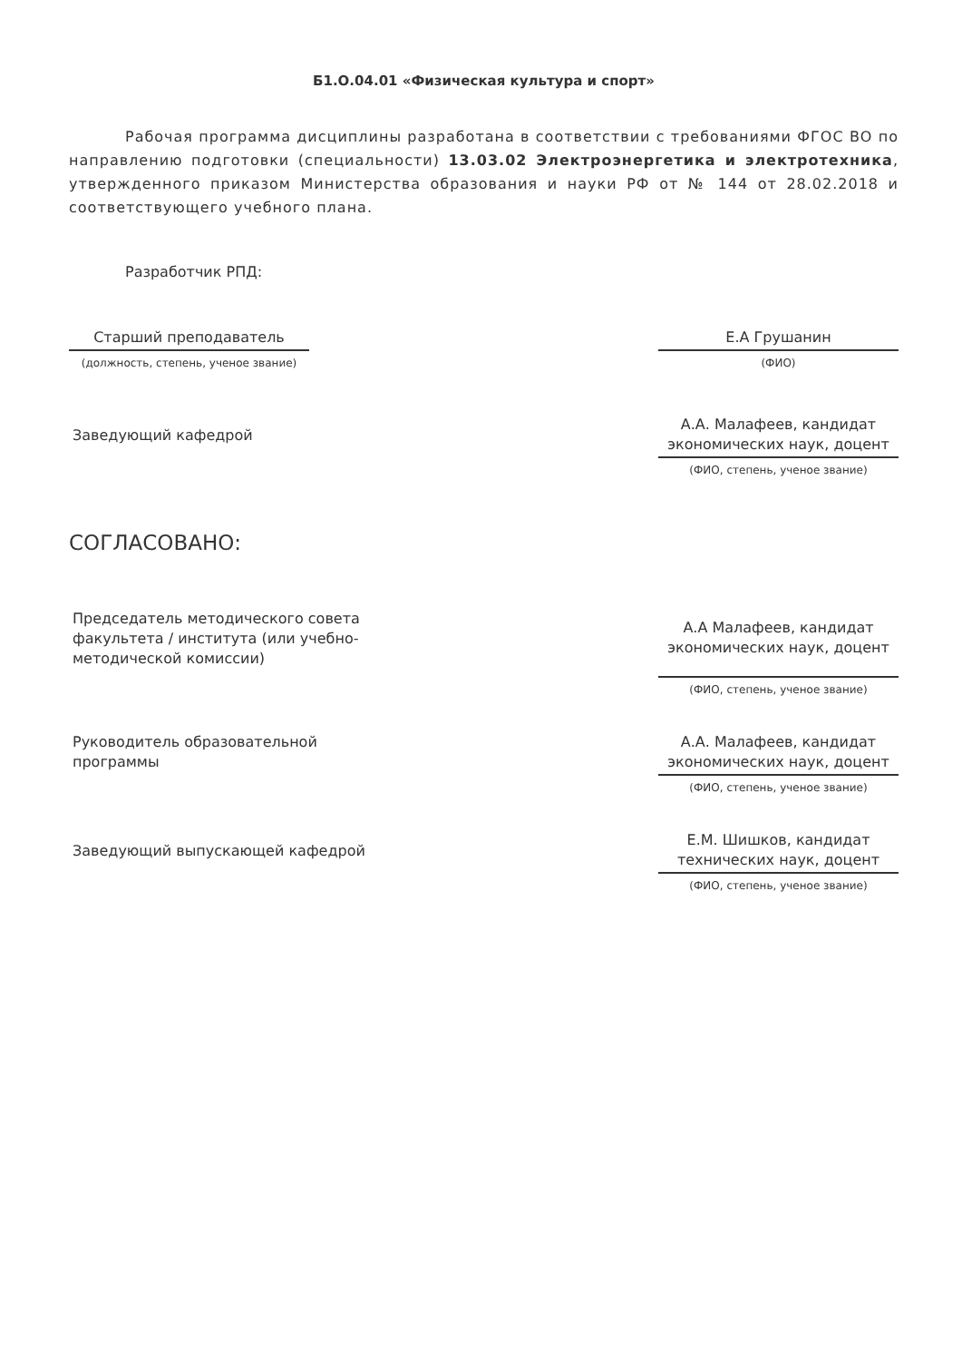Б1.О.04.01 «Физическая культура и спорт»
Рабочая программа дисциплины разработана в соответствии с требованиями ФГОС ВО по направлению подготовки (специальности) 13.03.02 Электроэнергетика и электротехника, утвержденного приказом Министерства образования и науки РФ от № 144 от 28.02.2018 и соответствующего учебного плана.
Разработчик РПД:
Старший преподаватель
(должность, степень, ученое звание)
Е.А Грушанин
(ФИО)
Заведующий кафедрой
А.А. Малафеев, кандидат экономических наук, доцент
(ФИО, степень, ученое звание)
СОГЛАСОВАНО:
Председатель методического совета факультета / института (или учебно-методической комиссии)
А.А Малафеев, кандидат экономических наук, доцент
(ФИО, степень, ученое звание)
Руководитель образовательной программы
А.А. Малафеев, кандидат экономических наук, доцент
(ФИО, степень, ученое звание)
Заведующий выпускающей кафедрой
Е.М. Шишков, кандидат технических наук, доцент
(ФИО, степень, ученое звание)